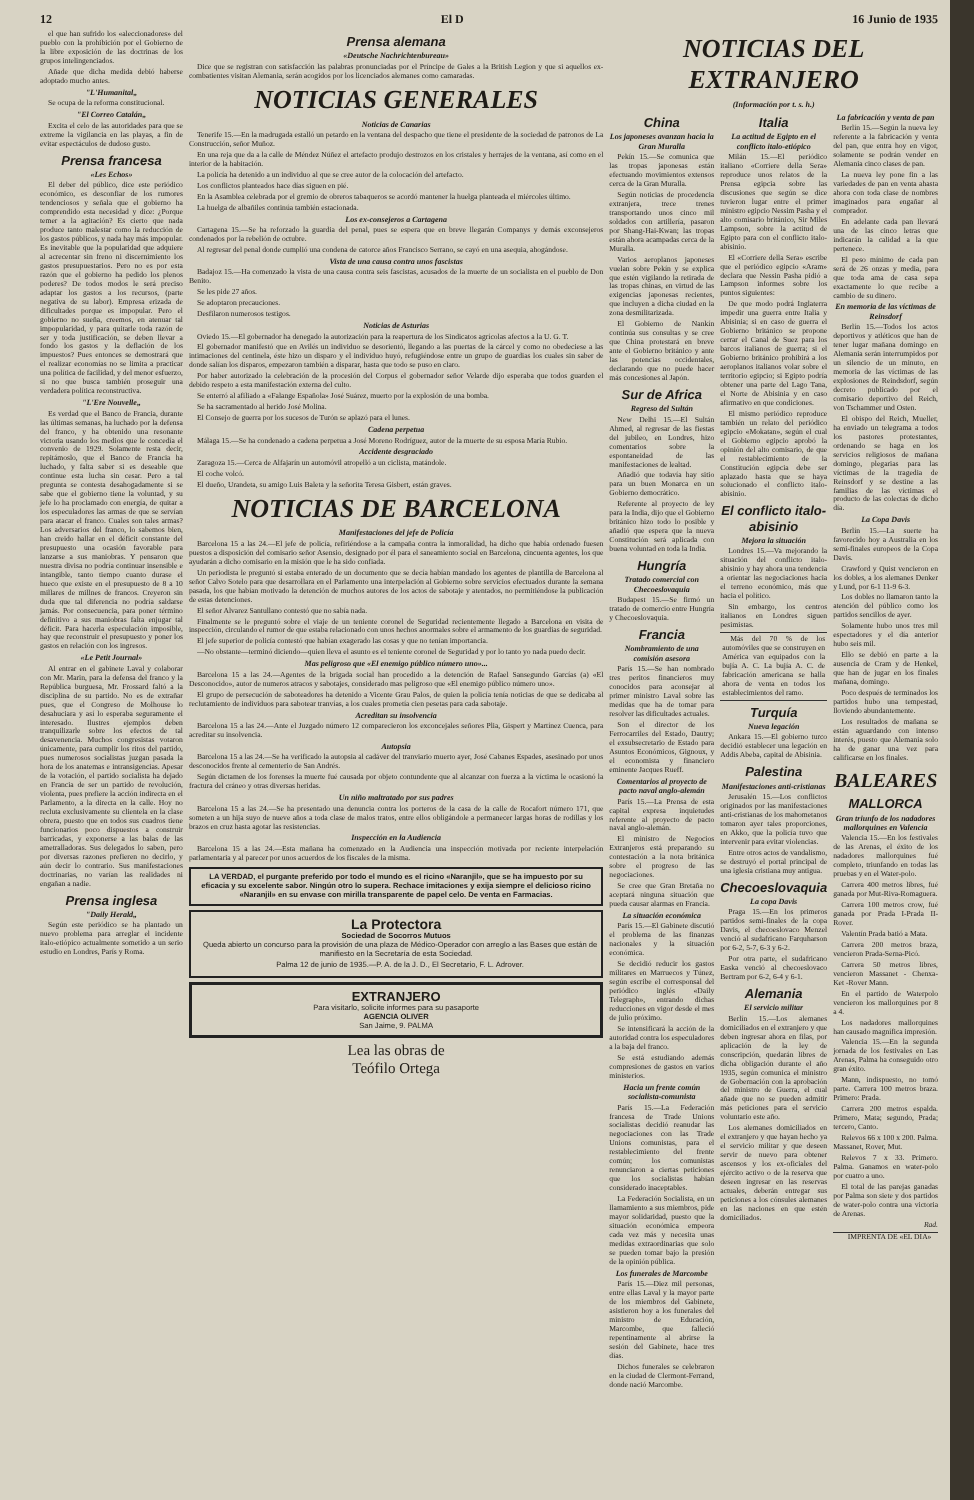12 El D 16 Junio de 1935
el que han sufrido los «aleccionadores» del pueblo con la prohibición por el Gobierno de la libre exposición de las doctrinas de los grupos intelingenciados.
Añade que dicha medida debió haberse adoptado mucho antes.
"L'Humanital„
Se ocupa de la reforma constitucional.
"El Correo Catalán„
Excita el celo de las autoridades para que se extreme la vigilancia en las playas, a fin de evitar espectáculos de dudoso gusto.
Prensa francesa
«Les Echos»
El deber del público, dice este periódico económico, es desconfiar de los rumores tendenciosos y señala que el gobierno ha comprendido esta necesidad y dice: ¿Porque temer a la agitación? Es cierto que nada produce tanto malestar como la reducción de los gastos públicos, y nada hay más impopular. Es inevitable que la popularidad que adquiere al acrecentar sin freno ni discernimiento los gastos presupuestarios. Pero no es por esta razón que el gobierno ha pedido los plenos poderes? De todos modos le será preciso adaptar los gastos a los recursos, (parte negativa de su labor). Empresa erizada de dificultades porque es impopular. Pero el gobierno no sueña, creemos, en atenuar tal impopularidad, y para quitarle toda razón de ser y toda justificación, se deben llevar a fondo los gastos y la deflación de los impuestos? Pues entonces se demostrará que el realizar economías no se limita a practicar una política de facilidad, y del menor esfuerzo, si no que busca también proseguir una verdadera política reconstructiva.
"L'Ere Nouvelle„
Es verdad que el Banco de Francia, durante las últimas semanas, ha luchado por la defensa del franco, y ha obtenido una resonante victoria usando los medios que le concedía el convenio de 1929. Solamente resta decir, repitámoslo, que el Banco de Francia ha luchado, y falta saber si es deseable que continue esta lucha sin cesar. Pero a tal pregunta se contesta desahogadamente si se sabe que el gobierno tiene la voluntad, y su jefe lo ha proclamado con energía, de quitar a los especuladores las armas de que se servían para atacar el franco. Cuales son tales armas? Los adversarios del franco, lo sabemos bien, han creido hallar en el déficit constante del presupuesto una ocasión favorable para lanzarse a sus maniobras. Y pensaron que nuestra divisa no podría continuar insensible e intangible, tanto tiempo cuanto durase el hueco que existe en el presupuesto de 8 a 10 millares de millnes de francos. Creyeron sin duda que tal diferencia no podría saldarse jamás. Por consecuencia, para poner término definitivo a sus maniobras falta enjugar tal déficit. Para hacerla especulación imposible, hay que reconstruir el presupuesto y poner los gastos en relación con los ingresos.
«Le Petit Journal»
Al entrar en el gabinete Laval y colaborar con Mr. Marin, para la defensa del franco y la República burguesa, Mr. Frossard faltó a la disciplina de su partido. No es de extrañar pues, que el Congreso de Molhouse lo desahuciara y así lo esperaba seguramente el interesado. Ilustres ejemplos deben tranquilizarle sobre los efectos de tal desavenencia. Muchos congresistas votaron únicamente, para cumplir los ritos del partido, pues numerosos socialistas juzgan pasada la hora de los anatemas e intransigencias. Apesar de la votación, el partido socialista ha dejado en Francia de ser un partido de revolución, violenta, pues prefiere la acción indirecta en el Parlamento, a la directa en la calle. Hoy no recluta exclusivamente su clientela en la clase obrera, puesto que en todos sus cuadros tiene funcionarios poco dispuestos a construir barricadas, y exponerse a las balas de las ametralladoras. Sus delegados lo saben, pero por diversas razones prefieren no decirlo, y aún decir lo contrario. Sus manifestaciones doctrinarias, no varían las realidades ni engañan a nadie.
Prensa inglesa
"Daily Herald„
Según este periódico se ha plantado un nuevo problema para arreglar el incidente italo-etiópico actualmente sometido a un serio estudio en Londres, París y Roma.
Prensa alemana
«Deutsche Nachrichtenbureau»
Dice que se registran con satisfacción las palabras pronunciadas por el Príncipe de Gales a la British Legion y que si aquellos ex-combatientes visitan Alemania, serán acogidos por los licenciados alemanes como camaradas.
NOTICIAS GENERALES
Noticias de Canarias
Tenerife 15.—En la madrugada estalló un petardo en la ventana del despacho que tiene el presidente de la sociedad de patronos de La Construcción, señor Muñoz.
En una reja que da a la calle de Méndez Núñez el artefacto produjo destrozos en los cristales y herrajes de la ventana, así como en el interior de la habitación.
La policía ha detenido a un individuo al que se cree autor de la colocación del artefacto.
Los conflictos planteados hace días siguen en pié.
En la Asamblea celebrada por el gremio de obreros tabaqueros se acordó mantener la huelga planteada el miércoles último.
La huelga de albañiles continúa también estacionada.
Los ex-consejeros a Cartagena
Cartagena 15.—Se ha reforzado la guardia del penal, pues se espera que en breve llegarán Companys y demás exconsejeros condenados por la rebelión de octubre.
Al regresar del penal donde cumplió una condena de catorce años Francisco Serrano, se cayó en una asequia, ahogándose.
Vista de una causa contra unos fascistas
Badajoz 15.—Ha comenzado la vista de una causa contra seis fascistas, acusados de la muerte de un socialista en el pueblo de Don Benito.
Se les pide 27 años.
Se adoptaron precauciones.
Desfilaron numerosos testigos.
Noticias de Asturias
Oviedo 15.—El gobernador ha denegado la autorización para la reapertura de los Sindicatos agrícolas afectos a la U. G. T.
El gobernador manifestó que en Avilés un individuo se desorientó, llegando a las puertas de la cárcel y como no obedeciese a las intimaciones del centinela, éste hizo un disparo y el individuo huyó, refugiéndose entre un grupo de guardias los cuales sin saber de donde salían los disparos, empezaron también a disparar, hasta que todo se puso en claro.
Por haber autorizado la celebración de la procesión del Corpus el gobernador señor Velarde dijo esperaba que todos guarden el debido respeto a esta manifestación externa del culto.
Se enterró al afiliado a «Falange Española» José Suárez, muerto por la explosión de una bomba.
Se ha sacramentado al herido José Molina.
El Consejo de guerra por los sucesos de Turón se aplazó para el lunes.
Cadena perpetua
Málaga 15.—Se ha condenado a cadena perpetua a José Moreno Rodríguez, autor de la muerte de su esposa María Rubio.
Accidente desgraciado
Zaragoza 15.—Cerca de Alfajarín un automóvil atropelló a un ciclista, matándole.
El coche volcó.
El dueño, Urandeta, su amigo Luis Baleta y la señorita Teresa Gisbert, están graves.
NOTICIAS DE BARCELONA
Manifestaciones del jefe de Policía
Barcelona 15 a las 24.—El jefe de policía, refiriéndose a la campaña contra la inmoralidad, ha dicho que había ordenado fuesen puestos a disposición del comisario señor Asensio, designado por él para el saneamiento social en Barcelona, cincuenta agentes, los que ayudarán a dicho comisario en la misión que le ha sido confiada.
Un periodista le preguntó si estaba enterado de un documento que se decía habían mandado los agentes de plantilla de Barcelona al señor Calvo Sotelo para que desarrollara en el Parlamento una interpelación al Gobierno sobre servicios efectuados durante la semana pasada, los que habían motivado la detención de muchos autores de los actos de sabotaje y atentados, no permitiéndose la publicación de estas detenciones.
El señor Alvarez Santullano contestó que no sabía nada.
Finalmente se le preguntó sobre el viaje de un teniente coronel de Seguridad recientemente llegado a Barcelona en visita de inspección, circulando el rumor de que estaba relacionado con unos hechos anormales sobre el armamento de los guardias de seguridad.
El jefe superior de policía contestó que habían exagerado las cosas y que no tenían importancia.
—No obstante—terminó diciendo—quien lleva el asunto es el teniente coronel de Seguridad y por lo tanto yo nada puedo decir.
Mas peligroso que «El enemigo público número uno»...
Barcelona 15 a las 24.—Agentes de la brigada social han procedido a la detención de Rafael Sansegundo Garcías (a) «El Desconocido», autor de numeros atracos y sabotajes, considerado mas peligroso que «El enemigo público número uno».
El grupo de persecución de saboteadores ha detenido a Vicente Grau Palos, de quien la policía tenía noticias de que se dedicaba al reclutamiento de individuos para sabotear tranvías, a los cuales prometía cien pesetas para cada sabotaje.
Acreditan su insolvencia
Barcelona 15 a las 24.—Ante el Juzgado número 12 comparecieron los exconcejales señores Plia, Gispert y Martínez Cuenca, para acreditar su insolvencia.
Autopsia
Barcelona 15 a las 24.—Se ha verificado la autopsia al cadáver del tranviario muerto ayer, José Cabanes Espades, asesinado por unos desconocidos frente al cementerio de San Andrés.
Según dictamen de los forenses la muerte fué causada por objeto contundente que al alcanzar con fuerza a la víctima le ocasionó la fractura del cráneo y otras diversas heridas.
Un niño maltratado por sus padres
Barcelona 15 a las 24.—Se ha presentado una denuncia contra los porteros de la casa de la calle de Rocafort número 171, que someten a un hija suyo de nueve años a toda clase de malos tratos, entre ellos obligándole a permanecer largas horas de rodillas y los brazos en cruz hasta agotar las resistencias.
Inspección en la Audiencia
Barcelona 15 a las 24.—Esta mañana ha comenzado en la Audiencia una inspección motivada por reciente interpelación parlamentaria y al parecer por unos acuerdos de los fiscales de la misma.
LA VERDAD, el purgante preferido por todo el mundo es el ricino «Naranjil», que se ha impuesto por su eficacia y su excelente sabor. Ningún otro lo supera. Rechace imitaciones y exija siempre el delicioso ricino «Naranjil» en su envase con mirilla transparente de papel celo. De venta en Farmacias.
La Protectora
Sociedad de Socorros Mutuos
Queda abierto un concurso para la provisión de una plaza de Médico-Operador con arreglo a las Bases que están de manifiesto en la Secretaría de esta Sociedad.
Palma 12 de junio de 1935.—P. A. de la J. D., El Secretario, F. L. Adrover.
EXTRANJERO
Para visitarlo, solicite informes para su pasaporte
AGENCIA OLIVER
San Jaime, 9. PALMA
Lea las obras de
Teófilo Ortega
NOTICIAS DEL EXTRANJERO
(Información por t. s. h.)
China
Los japoneses avanzan hacia la Gran Muralla
Pekín 15.—Se comunica que las tropas japonesas están efectuando movimientos extensos cerca de la Gran Muralla.
Según noticias de procedencia extranjera, trece trenes transportando unos cinco mil soldados con artillería, pasaron por Shang-Hai-Kwan; las tropas están ahora acampadas cerca de la Muralla.
Varios aeroplanos japoneses vuelan sobre Pekín y se explica que estén vigilando la retirada de las tropas chinas, en virtud de las exigencias japonesas recientes, que incluyen a dicha ciudad en la zona desmilitarizada.
El Gobierno de Nankín continúa sus consultas y se cree que China protestará en breve ante el Gobierno británico y ante las potencias occidentales, declarando que no puede hacer más concesiones al Japón.
Sur de Africa
Regreso del Sultán
New Delhi 15.—El Sultán Ahmed, al regresar de las fiestas del jubileo, en Londres, hizo comentarios sobre la espontaneidad de las manifestaciones de lealtad.
Añadió que todavía hay sitio para un buen Monarca en un Gobierno democrático.
Referente al proyecto de ley para la India, dijo que el Gobierno británico hizo todo lo posible y añadió que espera que la nueva Constitución será aplicada con buena voluntad en toda la India.
Hungría
Tratado comercial con Checoeslovaquia
Budapest 15.—Se firmó un tratado de comercio entre Hungría y Checoeslovaquia.
Francia
Nombramiento de una comisión asesora
París 15.—Se han nombrado tres peritos financieros muy conocidos para aconsejar al primer ministro Laval sobre las medidas que ha de tomar para resolver las dificultades actuales.
Son el director de los Ferrocarriles del Estado, Dautry; el exsubsecretario de Estado para Asuntos Económicos, Gignoux, y el economista y financiero eminente Jacques Rueff.
Comentarios al proyecto de pacto naval anglo-alemán
París 15.—La Prensa de esta capital expresa inquietudes referente al proyecto de pacto naval anglo-alemán.
El ministro de Negocios Extranjeros está preparando su contestación a la nota británica sobre el progreso de las negociaciones.
Se cree que Gran Bretaña no aceptará ninguna situación que pueda causar alarmas en Francia.
La situación económica
París 15.—El Gabinete discutió el problema de las finanzas nacionales y la situación económica.
Se decidió reducir los gastos militares en Marruecos y Túnez, según escribe el corresponsal del periódico inglés «Daily Telegraph», entrando dichas reducciones en vigor desde el mes de julio próximo.
Se intensificará la acción de la autoridad contra los especuladores a la baja del franco.
Se está estudiando además compresiones de gastos en varios ministerios.
Hacia un frente común socialista-comunista
París 15.—La Federación francesa de Trade Unions socialistas decidió reanudar las negociaciones con las Trade Unions comunistas, para el restablecimiento del frente común; los comunistas renunciaron a ciertas peticiones que los socialistas habían considerado inaceptables.
La Federación Socialista, en un llamamiento a sus miembros, pide mayor solidaridad, puesto que la situación económica empeora cada vez más y necesita unas medidas extraordinarias que solo se pueden tomar bajo la presión de la opinión pública.
Los funerales de Marcombe
París 15.—Diez mil personas, entre ellas Laval y la mayor parte de los miembros del Gabinete, asistieron hoy a los funerales del ministro de Educación, Marcombe, que falleció repentinamente al abrirse la sesión del Gabinete, hace tres días.
Dichos funerales se celebraron en la ciudad de Clermont-Ferrand, donde nació Marcombe.
Italia
La actitud de Egipto en el conflicto italo-etiópico
Milán 15.—El periódico italiano «Corriere della Sera» reproduce unos relatos de la Prensa egipcia sobre las discusiones que según se dice tuvieron lugar entre el primer ministro egipcio Nessim Pasha y el alto comisario británico, Sir Miles Lampson, sobre la actitud de Egipto para con el conflicto italo-abisinio.
El «Corriere della Sera» escribe que el periódico egipcio «Aram» declara que Nessin Pasha pidió a Lampson informes sobre los puntos siguientes:
De que modo podrá Inglaterra impedir una guerra entre Italia y Abisinia; si en caso de guerra el Gobierno británico se propone cerrar el Canal de Suez para los barcos italianos de guerra; si el Gobierno británico prohibirá a los aeroplanos italianos volar sobre el territorio egipcio; si Egipto podría obtener una parte del Lago Tana, el Norte de Abisinia y en caso afirmativo en que condiciones.
El mismo periódico reproduce también un relato del periódico egipcio «Mokatan», según el cual el Gobierno egipcio aprobó la opinión del alto comisario, de que el restablecimiento de la Constitución egipcia debe ser aplazado hasta que se haya solucionado el conflicto italo-abisinio.
El conflicto italo-abisinio
Mejora la situación
Londres 15.—Va mejorando la situación del conflicto italo-abisinio y hay ahora una tendencia a orientar las negociaciones hacia el terreno económico, más que hacia el político.
Sin embargo, los centros italianos en Londres siguen pesimistas.
Más del 70 % de los automóviles que se construyen en América van equipados con la bujía A. C. La bujía A. C. de fabricación americana se halla ahora de venta en todos los establecimientos del ramo.
Turquía
Nueva legación
Ankara 15.—El gobierno turco decidió establecer una legación en Addis Abeba, capital de Abisinia.
Palestina
Manifestaciones anti-cristianas
Jerusalén 15.—Los conflictos originados por las manifestaciones anti-cristianas de los mahometanos tomaron ayer tales proporciones, en Akko, que la policía tuvo que intervenir para evitar violencias.
Entre otros actos de vandalismo, se destruyó el portal principal de una iglesia cristiana muy antigua.
Checoeslovaquia
La copa Davis
Praga 15.—En los primeros partidos semi-finales de la copa Davis, el checoeslovaco Menzel venció al sudafricano Farquharson por 6-2, 5-7, 6-3 y 6-2.
Por otra parte, el sudafricano Easka venció al checoeslovaco Bertram por 6-2, 6-4 y 6-1.
Alemania
El servicio militar
Berlín 15.—Los alemanes domiciliados en el extranjero y que deben ingresar ahora en filas, por aplicación de la ley de conscripción, quedarán libres de dicha obligación durante el año 1935, según comunica el ministro de Gobernación con la aprobación del ministro de Guerra, el cual añade que no se pueden admitir más peticiones para el servicio voluntario este año.
Los alemanes domiciliados en el extranjero y que hayan hecho ya el servicio militar y que deseen servir de nuevo para obtener ascensos y los ex-oficiales del ejército activo o de la reserva que deseen ingresar en las reservas actuales, deberán entregar sus peticiones a los cónsules alemanes en las naciones en que estén domiciliados.
La fabricación y venta de pan
Berlín 15.—Según la nueva ley referente a la fabricación y venta del pan, que entra hoy en vigor, solamente se podrán vender en Alemania cinco clases de pan.
La nueva ley pone fin a las variedades de pan en venta ahasta ahora con toda clase de nombres imaginados para engañar al comprador.
En adelante cada pan llevará una de las cinco letras que indicarán la calidad a la que pertenece.
El peso mínimo de cada pan será de 26 onzas y media, para que toda ama de casa sepa exactamente lo que recibe a cambio de su dinero.
En memoria de las víctimas de Reinsdorf
Berlín 15.—Todos los actos deportivos y atléticos que han de tener lugar mañana domingo en Alemania serán interrumpidos por un silencio de un minuto, en memoria de las víctimas de las explosiones de Reindsdorf, según decreto publicado por el comisario deportivo del Reich, von Tschammer und Osten.
El obispo del Reich, Mueller, ha enviado un telegrama a todos los pastores protestantes, ordenando se haga en los servicios religiosos de mañana domingo, plegarias para las víctimas de la tragedia de Reinsdorf y se destine a las familias de las víctimas el producto de las colectas de dicho día.
La Copa Davis
Berlín 15.—La suerte ha favorecido hoy a Australia en los semi-finales europeos de la Copa Davis.
Crawford y Quist vencieron en los dobles, a los alemanes Denker y Lund, por 6-1 11-9 6-3.
Los dobles no llamaron tanto la atención del público como los partidos sencillos de ayer.
Solamente hubo unos tres mil espectadores y el día anterior hubo seis mil.
Ello se debió en parte a la ausencia de Cram y de Henkel, que han de jugar en los finales mañana, domingo.
Poco después de terminados los partidos hubo una tempestad, lloviendo abundantemente.
Los resultados de mañana se están aguardando con intenso interés, puesto que Alemania solo ha de ganar una vez para calificarse en los finales.
BALEARES
MALLORCA
Gran triunfo de los nadadores mallorquines en Valencia
Valencia 15.—En los festivales de las Arenas, el éxito de los nadadores mallorquines fué completo, triunfando en todas las pruebas y en el Water-polo.
Carrera 400 metros libres, fué ganada por Mut-Riva-Romaguera.
Carrera 100 metros crow, fué ganada por Prada I-Prada II-Rover.
Valentín Prada batió a Mata.
Carrera 200 metros braza, vencieron Prada-Serna-Picó.
Carrera 50 metros libres, vencieron Massanet - Chenxa- Ket -Rover Mann.
En el partido de Waterpolo vencieron los mallorquines por 8 a 4.
Los nadadores mallorquines han causado magnífica impresión.
Valencia 15.—En la segunda jornada de los festivales en Las Arenas, Palma ha conseguido otro gran éxito.
Mann, indispuesto, no tomó parte. Carrera 100 metros braza. Primero: Prada.
Carrera 200 metros espalda. Primero, Mata; segundo, Prada; tercero, Canto.
Relevos 66 x 100 x 200. Palma. Massanet, Rover, Mut.
Relevos 7 x 33. Primero. Palma. Ganamos en water-polo por cuatro a uno.
El total de las parejas ganadas por Palma son siete y dos partidos de water-polo contra una victoria de Arenas.
Rad.
IMPRENTA DE «EL DIA»